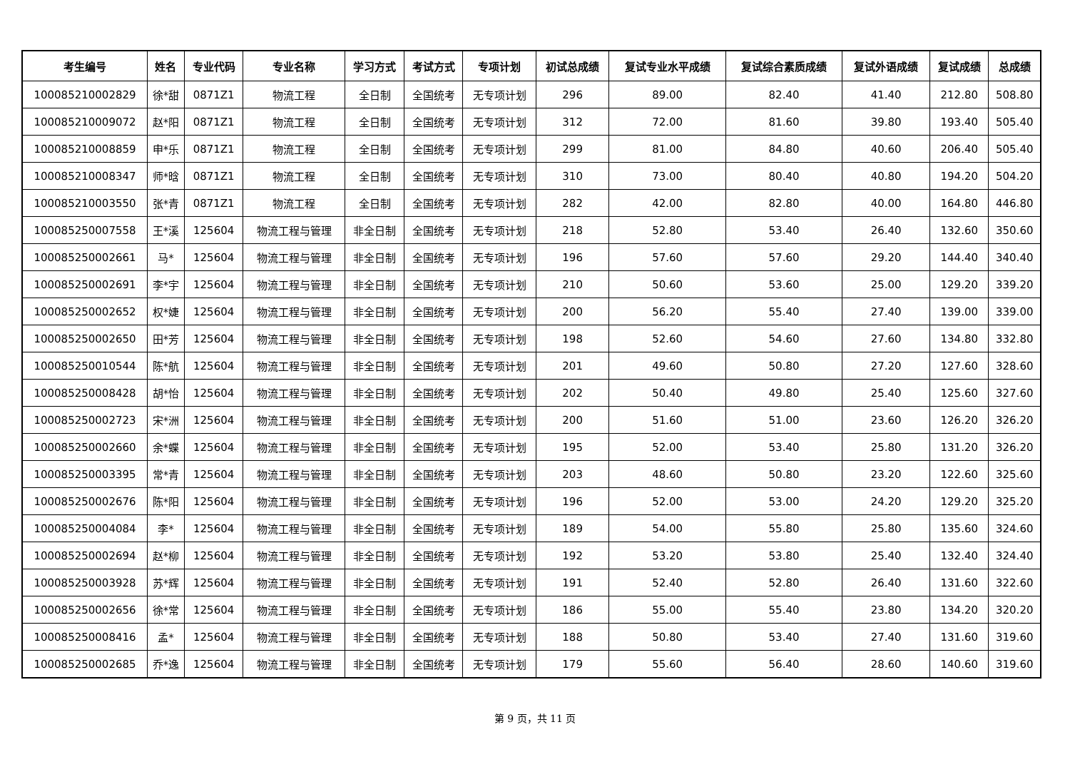| 考生编号 | 姓名 | 专业代码 | 专业名称 | 学习方式 | 考试方式 | 专项计划 | 初试总成绩 | 复试专业水平成绩 | 复试综合素质成绩 | 复试外语成绩 | 复试成绩 | 总成绩 |
| --- | --- | --- | --- | --- | --- | --- | --- | --- | --- | --- | --- | --- |
| 100085210002829 | 徐*甜 | 0871Z1 | 物流工程 | 全日制 | 全国统考 | 无专项计划 | 296 | 89.00 | 82.40 | 41.40 | 212.80 | 508.80 |
| 100085210009072 | 赵*阳 | 0871Z1 | 物流工程 | 全日制 | 全国统考 | 无专项计划 | 312 | 72.00 | 81.60 | 39.80 | 193.40 | 505.40 |
| 100085210008859 | 申*乐 | 0871Z1 | 物流工程 | 全日制 | 全国统考 | 无专项计划 | 299 | 81.00 | 84.80 | 40.60 | 206.40 | 505.40 |
| 100085210008347 | 师*晗 | 0871Z1 | 物流工程 | 全日制 | 全国统考 | 无专项计划 | 310 | 73.00 | 80.40 | 40.80 | 194.20 | 504.20 |
| 100085210003550 | 张*青 | 0871Z1 | 物流工程 | 全日制 | 全国统考 | 无专项计划 | 282 | 42.00 | 82.80 | 40.00 | 164.80 | 446.80 |
| 100085250007558 | 王*溪 | 125604 | 物流工程与管理 | 非全日制 | 全国统考 | 无专项计划 | 218 | 52.80 | 53.40 | 26.40 | 132.60 | 350.60 |
| 100085250002661 | 马* | 125604 | 物流工程与管理 | 非全日制 | 全国统考 | 无专项计划 | 196 | 57.60 | 57.60 | 29.20 | 144.40 | 340.40 |
| 100085250002691 | 李*宇 | 125604 | 物流工程与管理 | 非全日制 | 全国统考 | 无专项计划 | 210 | 50.60 | 53.60 | 25.00 | 129.20 | 339.20 |
| 100085250002652 | 权*婕 | 125604 | 物流工程与管理 | 非全日制 | 全国统考 | 无专项计划 | 200 | 56.20 | 55.40 | 27.40 | 139.00 | 339.00 |
| 100085250002650 | 田*芳 | 125604 | 物流工程与管理 | 非全日制 | 全国统考 | 无专项计划 | 198 | 52.60 | 54.60 | 27.60 | 134.80 | 332.80 |
| 100085250010544 | 陈*航 | 125604 | 物流工程与管理 | 非全日制 | 全国统考 | 无专项计划 | 201 | 49.60 | 50.80 | 27.20 | 127.60 | 328.60 |
| 100085250008428 | 胡*怡 | 125604 | 物流工程与管理 | 非全日制 | 全国统考 | 无专项计划 | 202 | 50.40 | 49.80 | 25.40 | 125.60 | 327.60 |
| 100085250002723 | 宋*洲 | 125604 | 物流工程与管理 | 非全日制 | 全国统考 | 无专项计划 | 200 | 51.60 | 51.00 | 23.60 | 126.20 | 326.20 |
| 100085250002660 | 余*蝶 | 125604 | 物流工程与管理 | 非全日制 | 全国统考 | 无专项计划 | 195 | 52.00 | 53.40 | 25.80 | 131.20 | 326.20 |
| 100085250003395 | 常*青 | 125604 | 物流工程与管理 | 非全日制 | 全国统考 | 无专项计划 | 203 | 48.60 | 50.80 | 23.20 | 122.60 | 325.60 |
| 100085250002676 | 陈*阳 | 125604 | 物流工程与管理 | 非全日制 | 全国统考 | 无专项计划 | 196 | 52.00 | 53.00 | 24.20 | 129.20 | 325.20 |
| 100085250004084 | 李* | 125604 | 物流工程与管理 | 非全日制 | 全国统考 | 无专项计划 | 189 | 54.00 | 55.80 | 25.80 | 135.60 | 324.60 |
| 100085250002694 | 赵*柳 | 125604 | 物流工程与管理 | 非全日制 | 全国统考 | 无专项计划 | 192 | 53.20 | 53.80 | 25.40 | 132.40 | 324.40 |
| 100085250003928 | 苏*辉 | 125604 | 物流工程与管理 | 非全日制 | 全国统考 | 无专项计划 | 191 | 52.40 | 52.80 | 26.40 | 131.60 | 322.60 |
| 100085250002656 | 徐*常 | 125604 | 物流工程与管理 | 非全日制 | 全国统考 | 无专项计划 | 186 | 55.00 | 55.40 | 23.80 | 134.20 | 320.20 |
| 100085250008416 | 孟* | 125604 | 物流工程与管理 | 非全日制 | 全国统考 | 无专项计划 | 188 | 50.80 | 53.40 | 27.40 | 131.60 | 319.60 |
| 100085250002685 | 乔*逸 | 125604 | 物流工程与管理 | 非全日制 | 全国统考 | 无专项计划 | 179 | 55.60 | 56.40 | 28.60 | 140.60 | 319.60 |
第 9 页，共 11 页